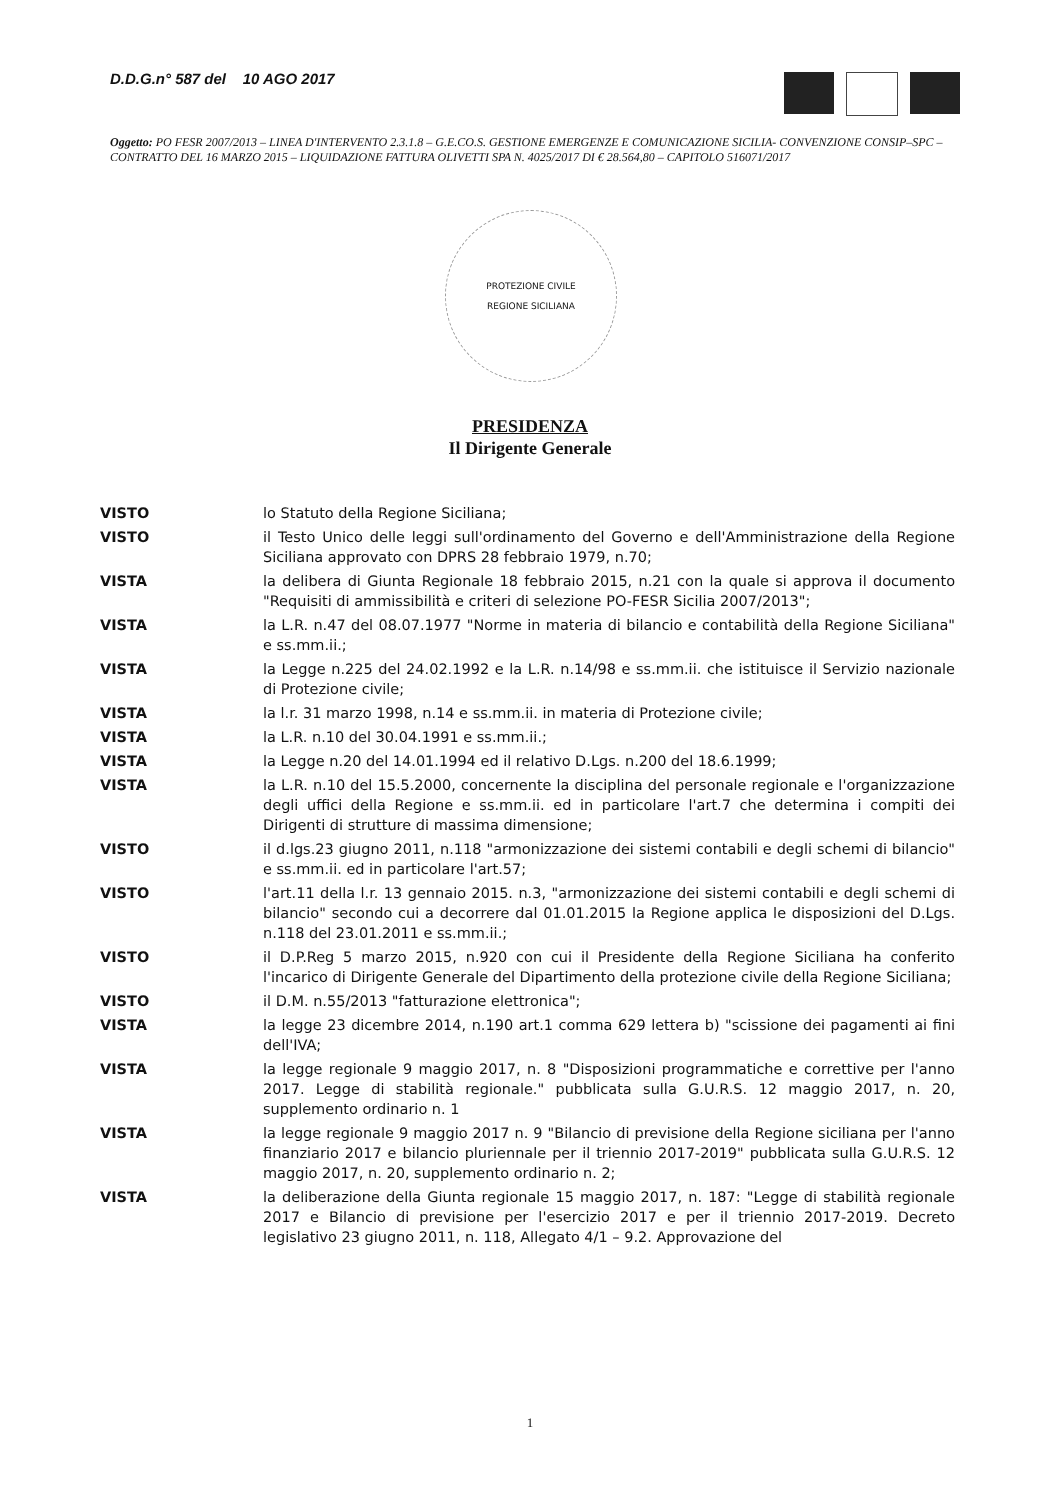D.D.G.n° 587 del 10 AGO 2017
Oggetto: PO FESR 2007/2013 – LINEA D'INTERVENTO 2.3.1.8 – G.E.CO.S. GESTIONE EMERGENZE E COMUNICAZIONE SICILIA- CONVENZIONE CONSIP–SPC – CONTRATTO DEL 16 MARZO 2015 – LIQUIDAZIONE FATTURA OLIVETTI SPA N. 4025/2017 DI € 28.564,80 – CAPITOLO 516071/2017
PROTEZIONE CIVILE
REGIONE SICILIANA
PRESIDENZA
Il Dirigente Generale
VISTO lo Statuto della Regione Siciliana;
VISTO il Testo Unico delle leggi sull'ordinamento del Governo e dell'Amministrazione della Regione Siciliana approvato con DPRS 28 febbraio 1979, n.70;
VISTA la delibera di Giunta Regionale 18 febbraio 2015, n.21 con la quale si approva il documento "Requisiti di ammissibilità e criteri di selezione PO-FESR Sicilia 2007/2013";
VISTA la L.R. n.47 del 08.07.1977 "Norme in materia di bilancio e contabilità della Regione Siciliana" e ss.mm.ii.;
VISTA la Legge n.225 del 24.02.1992 e la L.R. n.14/98 e ss.mm.ii. che istituisce il Servizio nazionale di Protezione civile;
VISTA la l.r. 31 marzo 1998, n.14 e ss.mm.ii. in materia di Protezione civile;
VISTA la L.R. n.10 del 30.04.1991 e ss.mm.ii.;
VISTA la Legge n.20 del 14.01.1994 ed il relativo D.Lgs. n.200 del 18.6.1999;
VISTA la L.R. n.10 del 15.5.2000, concernente la disciplina del personale regionale e l'organizzazione degli uffici della Regione e ss.mm.ii. ed in particolare l'art.7 che determina i compiti dei Dirigenti di strutture di massima dimensione;
VISTO il d.lgs.23 giugno 2011, n.118 "armonizzazione dei sistemi contabili e degli schemi di bilancio" e ss.mm.ii. ed in particolare l'art.57;
VISTO l'art.11 della l.r. 13 gennaio 2015. n.3, "armonizzazione dei sistemi contabili e degli schemi di bilancio" secondo cui a decorrere dal 01.01.2015 la Regione applica le disposizioni del D.Lgs. n.118 del 23.01.2011 e ss.mm.ii.;
VISTO il D.P.Reg 5 marzo 2015, n.920 con cui il Presidente della Regione Siciliana ha conferito l'incarico di Dirigente Generale del Dipartimento della protezione civile della Regione Siciliana;
VISTO il D.M. n.55/2013 "fatturazione elettronica";
VISTA la legge 23 dicembre 2014, n.190 art.1 comma 629 lettera b) "scissione dei pagamenti ai fini dell'IVA;
VISTA la legge regionale 9 maggio 2017, n. 8 "Disposizioni programmatiche e correttive per l'anno 2017. Legge di stabilità regionale." pubblicata sulla G.U.R.S. 12 maggio 2017, n. 20, supplemento ordinario n. 1
VISTA la legge regionale 9 maggio 2017 n. 9 "Bilancio di previsione della Regione siciliana per l'anno finanziario 2017 e bilancio pluriennale per il triennio 2017-2019" pubblicata sulla G.U.R.S. 12 maggio 2017, n. 20, supplemento ordinario n. 2;
VISTA la deliberazione della Giunta regionale 15 maggio 2017, n. 187: "Legge di stabilità regionale 2017 e Bilancio di previsione per l'esercizio 2017 e per il triennio 2017-2019. Decreto legislativo 23 giugno 2011, n. 118, Allegato 4/1 – 9.2. Approvazione del
1